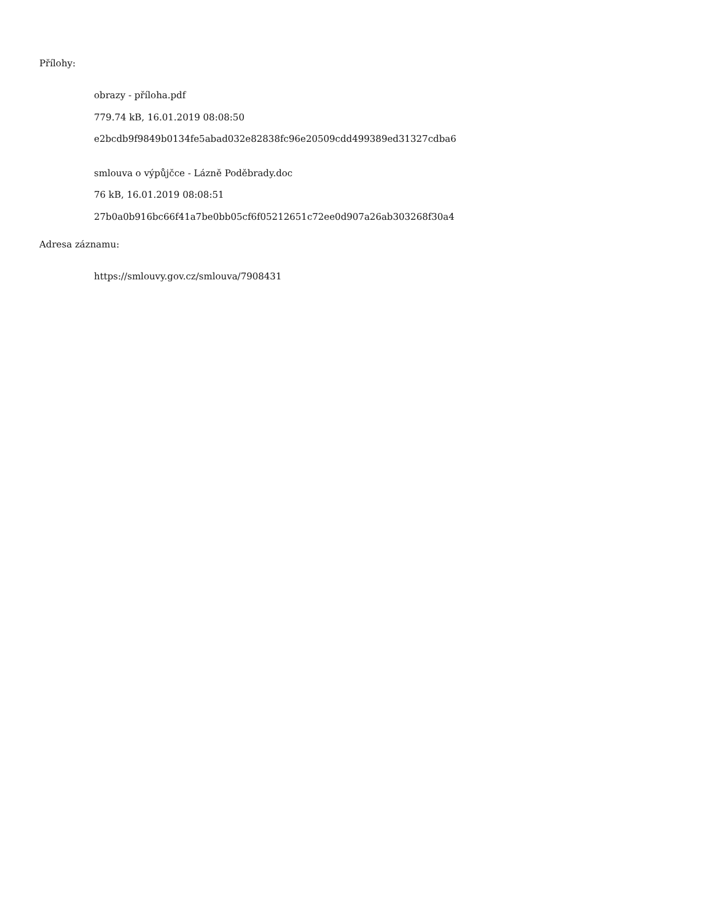Přílohy:
obrazy - příloha.pdf
779.74 kB, 16.01.2019 08:08:50
e2bcdb9f9849b0134fe5abad032e82838fc96e20509cdd499389ed31327cdba6
smlouva o výpůjčce - Lázně Poděbrady.doc
76 kB, 16.01.2019 08:08:51
27b0a0b916bc66f41a7be0bb05cf6f05212651c72ee0d907a26ab303268f30a4
Adresa záznamu:
https://smlouvy.gov.cz/smlouva/7908431